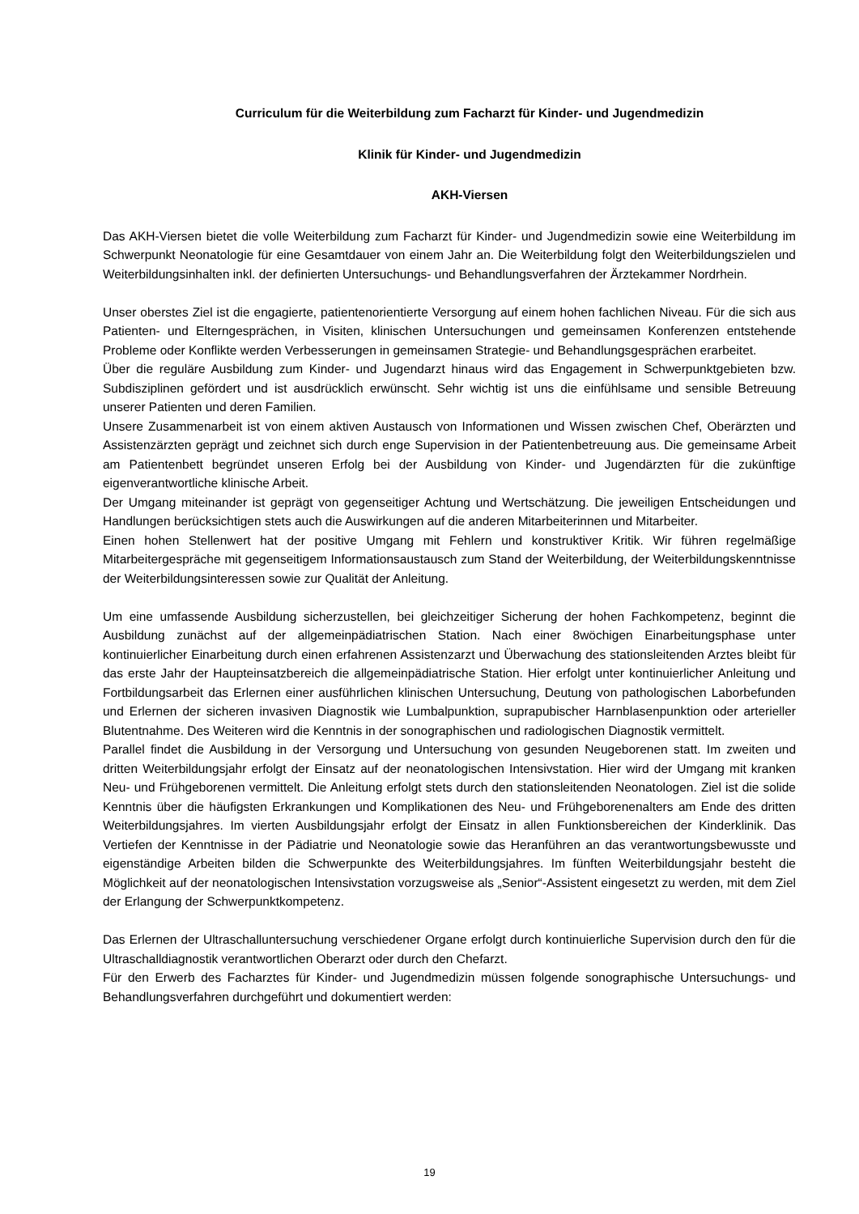Curriculum für die Weiterbildung zum Facharzt für Kinder- und Jugendmedizin
Klinik für Kinder- und Jugendmedizin
AKH-Viersen
Das AKH-Viersen bietet die volle Weiterbildung zum Facharzt für Kinder- und Jugendmedizin sowie eine Weiterbildung im Schwerpunkt Neonatologie für eine Gesamtdauer von einem Jahr an. Die Weiterbildung folgt den Weiterbildungszielen und Weiterbildungsinhalten inkl. der definierten Untersuchungs- und Behandlungsverfahren der Ärztekammer Nordrhein.
Unser oberstes Ziel ist die engagierte, patientenorientierte Versorgung auf einem hohen fachlichen Niveau. Für die sich aus Patienten- und Elterngesprächen, in Visiten, klinischen Untersuchungen und gemeinsamen Konferenzen entstehende Probleme oder Konflikte werden Verbesserungen in gemeinsamen Strategie- und Behandlungsgesprächen erarbeitet.
Über die reguläre Ausbildung zum Kinder- und Jugendarzt hinaus wird das Engagement in Schwerpunktgebieten bzw. Subdisziplinen gefördert und ist ausdrücklich erwünscht. Sehr wichtig ist uns die einfühlsame und sensible Betreuung unserer Patienten und deren Familien.
Unsere Zusammenarbeit ist von einem aktiven Austausch von Informationen und Wissen zwischen Chef, Oberärzten und Assistenzärzten geprägt und zeichnet sich durch enge Supervision in der Patientenbetreuung aus. Die gemeinsame Arbeit am Patientenbett begründet unseren Erfolg bei der Ausbildung von Kinder- und Jugendärzten für die zukünftige eigenverantwortliche klinische Arbeit.
Der Umgang miteinander ist geprägt von gegenseitiger Achtung und Wertschätzung. Die jeweiligen Entscheidungen und Handlungen berücksichtigen stets auch die Auswirkungen auf die anderen Mitarbeiterinnen und Mitarbeiter.
Einen hohen Stellenwert hat der positive Umgang mit Fehlern und konstruktiver Kritik. Wir führen regelmäßige Mitarbeitergespräche mit gegenseitigem Informationsaustausch zum Stand der Weiterbildung, der Weiterbildungskenntnisse der Weiterbildungsinteressen sowie zur Qualität der Anleitung.
Um eine umfassende Ausbildung sicherzustellen, bei gleichzeitiger Sicherung der hohen Fachkompetenz, beginnt die Ausbildung zunächst auf der allgemeinpädiatrischen Station. Nach einer 8wöchigen Einarbeitungsphase unter kontinuierlicher Einarbeitung durch einen erfahrenen Assistenzarzt und Überwachung des stationsleitenden Arztes bleibt für das erste Jahr der Haupteinsatzbereich die allgemeinpädiatrische Station. Hier erfolgt unter kontinuierlicher Anleitung und Fortbildungsarbeit das Erlernen einer ausführlichen klinischen Untersuchung, Deutung von pathologischen Laborbefunden und Erlernen der sicheren invasiven Diagnostik wie Lumbalpunktion, suprapubischer Harnblasenpunktion oder arterieller Blutentnahme. Des Weiteren wird die Kenntnis in der sonographischen und radiologischen Diagnostik vermittelt.
Parallel findet die Ausbildung in der Versorgung und Untersuchung von gesunden Neugeborenen statt. Im zweiten und dritten Weiterbildungsjahr erfolgt der Einsatz auf der neonatologischen Intensivstation. Hier wird der Umgang mit kranken Neu- und Frühgeborenen vermittelt. Die Anleitung erfolgt stets durch den stationsleitenden Neonatologen. Ziel ist die solide Kenntnis über die häufigsten Erkrankungen und Komplikationen des Neu- und Frühgeborenenalters am Ende des dritten Weiterbildungsjahres. Im vierten Ausbildungsjahr erfolgt der Einsatz in allen Funktionsbereichen der Kinderklinik. Das Vertiefen der Kenntnisse in der Pädiatrie und Neonatologie sowie das Heranführen an das verantwortungsbewusste und eigenständige Arbeiten bilden die Schwerpunkte des Weiterbildungsjahres. Im fünften Weiterbildungsjahr besteht die Möglichkeit auf der neonatologischen Intensivstation vorzugsweise als „Senior“-Assistent eingesetzt zu werden, mit dem Ziel der Erlangung der Schwerpunktkompetenz.
Das Erlernen der Ultraschalluntersuchung verschiedener Organe erfolgt durch kontinuierliche Supervision durch den für die Ultraschalldiagnostik verantwortlichen Oberarzt oder durch den Chefarzt.
Für den Erwerb des Facharztes für Kinder- und Jugendmedizin müssen folgende sonographische Untersuchungs- und Behandlungsverfahren durchgeführt und dokumentiert werden:
19